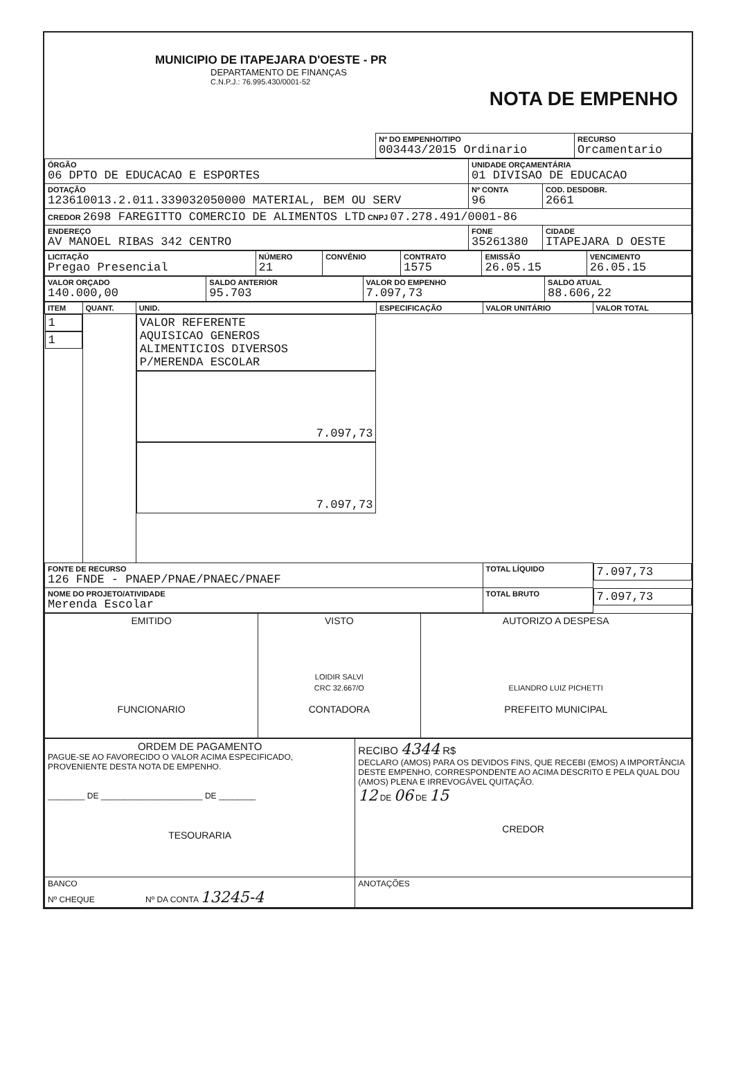MUNICIPIO DE ITAPEJARA D'OESTE - PR
DEPARTAMENTO DE FINANÇAS
C.N.P.J.: 76.995.430/0001-52
NOTA DE EMPENHO
| | Nº DO EMPENHO/TIPO 003443/2015 Ordinario | RECURSO Orcamentario |
| ÓRGÃO 06 DPTO DE EDUCACAO E ESPORTES | UNIDADE ORÇAMENTÁRIA 01 DIVISAO DE EDUCACAO | |
| DOTAÇÃO 123610013.2.011.339032050000 MATERIAL, BEM OU SERV | Nº CONTA 96 | COD. DESDOBR. 2661 |
| CREDOR 2698 FAREGITTO COMERCIO DE ALIMENTOS LTD CNPJ 07.278.491/0001-86 | | |
| ENDEREÇO AV MANOEL RIBAS 342 CENTRO | FONE 35261380 | CIDADE ITAPEJARA D OESTE |
| LICITAÇÃO Pregao Presencial | NÚMERO 21 | CONVÊNIO | CONTRATO 1575 | EMISSÃO 26.05.15 | VENCIMENTO 26.05.15 |
| VALOR ORÇADO 140.000,00 | SALDO ANTERIOR 95.703 | VALOR DO EMPENHO 7.097,73 | SALDO ATUAL 88.606,22 |
| ITEM | QUANT. | UNID. | ESPECIFICAÇÃO | VALOR UNITÁRIO | VALOR TOTAL |
| --- | --- | --- | --- | --- | --- |
| 1 | 1 | | VALOR REFERENTE AQUISICAO GENEROS ALIMENTICIOS DIVERSOS P/MERENDA ESCOLAR | 7.097,73 | 7.097,73 |
| FONTE DE RECURSO 126 FNDE - PNAEP/PNAE/PNAEC/PNAEF | | | | TOTAL LÍQUIDO | 7.097,73 |
| NOME DO PROJETO/ATIVIDADE Merenda Escolar | | | | TOTAL BRUTO | 7.097,73 |
| EMITIDO FUNCIONARIO | VISTO LOIDIR SALVI CRC 32.667/O CONTADORA | AUTORIZO A DESPESA ELIANDRO LUIZ PICHETTI PREFEITO MUNICIPAL |
| ORDEM DE PAGAMENTO PAGUE-SE AO FAVORECIDO O VALOR ACIMA ESPECIFICADO, PROVENIENTE DESTA NOTA DE EMPENHO. ________ DE ______________________ DE ________ TESOURARIA | RECIBO 4344 R$ DECLARO (AMOS) PARA OS DEVIDOS FINS, QUE RECEBI (EMOS) A IMPORTÂNCIA DESTE EMPENHO, CORRESPONDENTE AO ACIMA DESCRITO E PELA QUAL DOU (AMOS) PLENA E IRREVOGÁVEL QUITAÇÃO. 12 DE 06 DE 15 CREDOR |
| BANCO Nº CHEQUE Nº DA CONTA 13245-4 | ANOTAÇÕES |